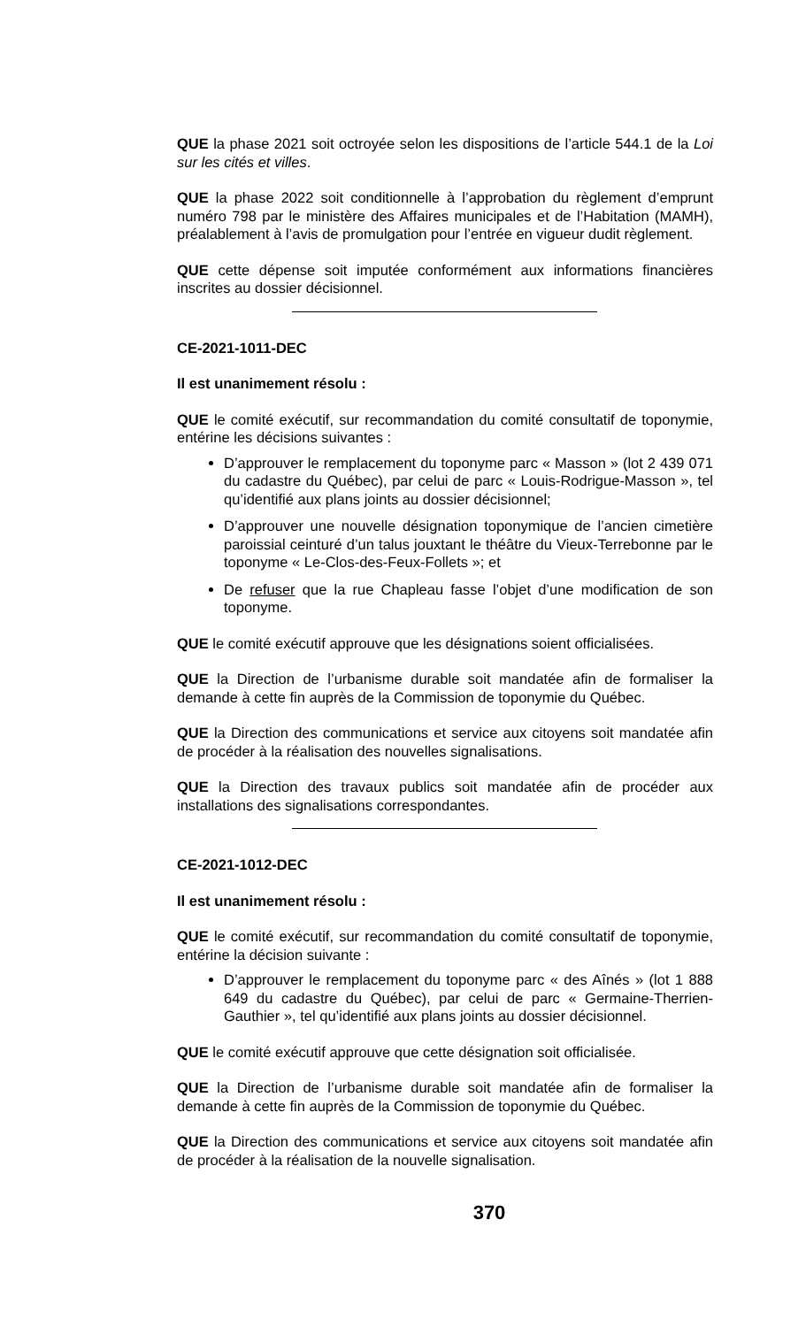QUE la phase 2021 soit octroyée selon les dispositions de l’article 544.1 de la Loi sur les cités et villes.
QUE la phase 2022 soit conditionnelle à l’approbation du règlement d’emprunt numéro 798 par le ministère des Affaires municipales et de l’Habitation (MAMH), préalablement à l’avis de promulgation pour l’entrée en vigueur dudit règlement.
QUE cette dépense soit imputée conformément aux informations financières inscrites au dossier décisionnel.
CE-2021-1011-DEC
Il est unanimement résolu :
QUE le comité exécutif, sur recommandation du comité consultatif de toponymie, entérine les décisions suivantes :
D’approuver le remplacement du toponyme parc « Masson » (lot 2 439 071 du cadastre du Québec), par celui de parc « Louis-Rodrigue-Masson », tel qu’identifié aux plans joints au dossier décisionnel;
D’approuver une nouvelle désignation toponymique de l’ancien cimetière paroissial ceinturé d’un talus jouxtant le théâtre du Vieux-Terrebonne par le toponyme « Le-Clos-des-Feux-Follets »; et
De refuser que la rue Chapleau fasse l’objet d’une modification de son toponyme.
QUE le comité exécutif approuve que les désignations soient officialisées.
QUE la Direction de l’urbanisme durable soit mandatée afin de formaliser la demande à cette fin auprès de la Commission de toponymie du Québec.
QUE la Direction des communications et service aux citoyens soit mandatée afin de procéder à la réalisation des nouvelles signalisations.
QUE la Direction des travaux publics soit mandatée afin de procéder aux installations des signalisations correspondantes.
CE-2021-1012-DEC
Il est unanimement résolu :
QUE le comité exécutif, sur recommandation du comité consultatif de toponymie, entérine la décision suivante :
D’approuver le remplacement du toponyme parc « des Aînés » (lot 1 888 649 du cadastre du Québec), par celui de parc « Germaine-Therrien-Gauthier », tel qu’identifié aux plans joints au dossier décisionnel.
QUE le comité exécutif approuve que cette désignation soit officialisée.
QUE la Direction de l’urbanisme durable soit mandatée afin de formaliser la demande à cette fin auprès de la Commission de toponymie du Québec.
QUE la Direction des communications et service aux citoyens soit mandatée afin de procéder à la réalisation de la nouvelle signalisation.
370